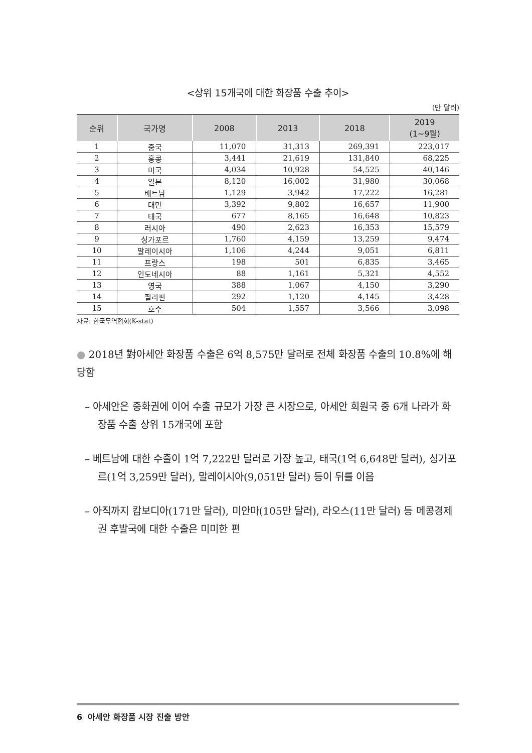<상위 15개국에 대한 화장품 수출 추이>
(만 달러)
| 순위 | 국가명 | 2008 | 2013 | 2018 | 2019 (1~9월) |
| --- | --- | --- | --- | --- | --- |
| 1 | 중국 | 11,070 | 31,313 | 269,391 | 223,017 |
| 2 | 홍콩 | 3,441 | 21,619 | 131,840 | 68,225 |
| 3 | 미국 | 4,034 | 10,928 | 54,525 | 40,146 |
| 4 | 일본 | 8,120 | 16,002 | 31,980 | 30,068 |
| 5 | 베트남 | 1,129 | 3,942 | 17,222 | 16,281 |
| 6 | 대만 | 3,392 | 9,802 | 16,657 | 11,900 |
| 7 | 태국 | 677 | 8,165 | 16,648 | 10,823 |
| 8 | 러시아 | 490 | 2,623 | 16,353 | 15,579 |
| 9 | 싱가포르 | 1,760 | 4,159 | 13,259 | 9,474 |
| 10 | 말레이시아 | 1,106 | 4,244 | 9,051 | 6,811 |
| 11 | 프랑스 | 198 | 501 | 6,835 | 3,465 |
| 12 | 인도네시아 | 88 | 1,161 | 5,321 | 4,552 |
| 13 | 영국 | 388 | 1,067 | 4,150 | 3,290 |
| 14 | 필리핀 | 292 | 1,120 | 4,145 | 3,428 |
| 15 | 호주 | 504 | 1,557 | 3,566 | 3,098 |
자료: 한국무역협회(K-stat)
● 2018년 對아세안 화장품 수출은 6억 8,575만 달러로 전체 화장품 수출의 10.8%에 해당함
– 아세안은 중화권에 이어 수출 규모가 가장 큰 시장으로, 아세안 회원국 중 6개 나라가 화장품 수출 상위 15개국에 포함
– 베트남에 대한 수출이 1억 7,222만 달러로 가장 높고, 태국(1억 6,648만 달러), 싱가포르(1억 3,259만 달러), 말레이시아(9,051만 달러) 등이 뒤를 이음
– 아직까지 캄보디아(171만 달러), 미안마(105만 달러), 라오스(11만 달러) 등 메콩경제권 후발국에 대한 수출은 미미한 편
6 아세안 화장품 시장 진출 방안